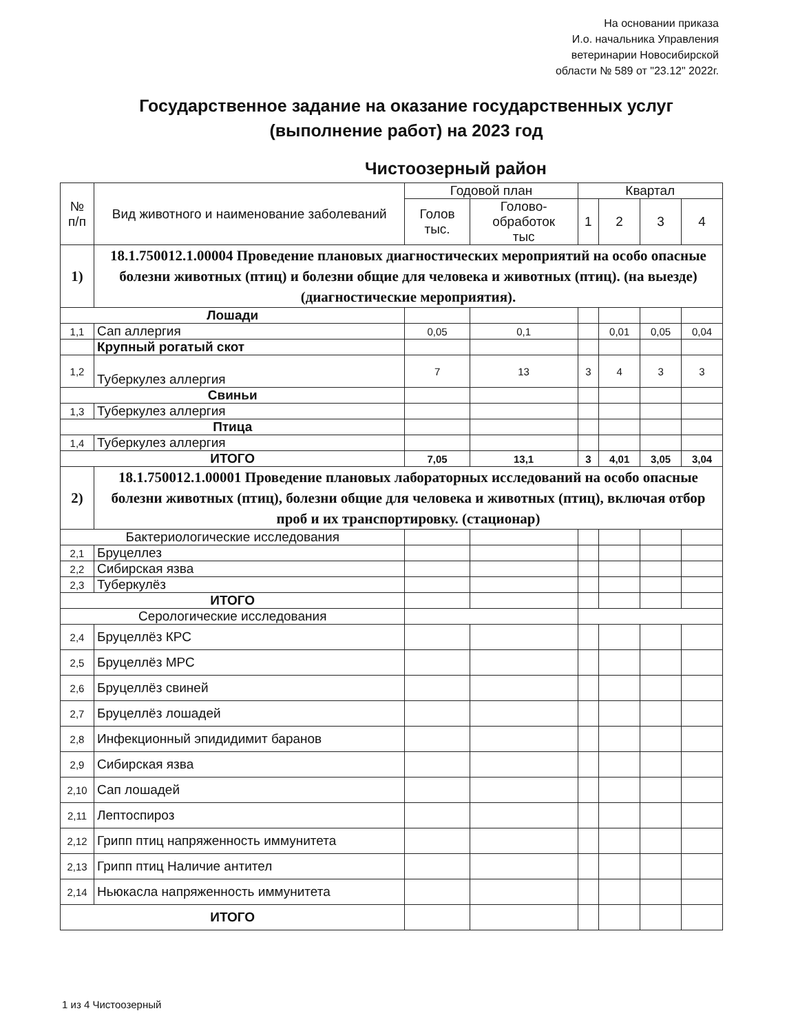На основании приказа
И.о. начальника Управления
ветеринарии Новосибирской
области № 589 от "23.12" 2022г.
Государственное задание на оказание государственных услуг (выполнение работ) на 2023 год
Чистоозерный район
| № п/п | Вид животного и наименование заболеваний | Годовой план | | Квартал | | | |
| --- | --- | --- | --- | --- | --- | --- | --- |
| | | Голов тыс. | Голово- обработок тыс | 1 | 2 | 3 | 4 |
| 1) | 18.1.750012.1.00004 Проведение плановых диагностических мероприятий на особо опасные болезни животных (птиц) и болезни общие для человека и животных (птиц). (на выезде) (диагностические мероприятия). | | | | | | |
| Лошади | | | | | | | |
| 1,1 | Сап аллергия | 0,05 | 0,1 | | 0,01 | 0,05 | 0,04 |
| | Крупный рогатый скот | | | | | | |
| 1,2 | Туберкулез аллергия | 7 | 13 | 3 | 4 | 3 | 3 |
| Свиньи | | | | | | | |
| 1,3 | Туберкулез аллергия | | | | | | |
| Птица | | | | | | | |
| 1,4 | Туберкулез аллергия | | | | | | |
| ИТОГО | | 7,05 | 13,1 | 3 | 4,01 | 3,05 | 3,04 |
| 2) | 18.1.750012.1.00001 Проведение плановых лабораторных исследований на особо опасные болезни животных (птиц), болезни общие для человека и животных (птиц), включая отбор проб и их транспортировку. (стационар) | | | | | | |
| Бактериологические исследования | | | | | | | |
| 2,1 | Бруцеллез | | | | | | |
| 2,2 | Сибирская язва | | | | | | |
| 2,3 | Туберкулёз | | | | | | |
| ИТОГО | | | | | | | |
| Серологические исследования | | | | | | | |
| 2,4 | Бруцеллёз КРС | | | | | | |
| 2,5 | Бруцеллёз МРС | | | | | | |
| 2,6 | Бруцеллёз свиней | | | | | | |
| 2,7 | Бруцеллёз лошадей | | | | | | |
| 2,8 | Инфекционный эпидидимит баранов | | | | | | |
| 2,9 | Сибирская язва | | | | | | |
| 2,10 | Сап лошадей | | | | | | |
| 2,11 | Лептоспироз | | | | | | |
| 2,12 | Грипп птиц напряженность иммунитета | | | | | | |
| 2,13 | Грипп птиц Наличие антител | | | | | | |
| 2,14 | Ньюкасла напряженность иммунитета | | | | | | |
| ИТОГО | | | | | | | |
1 из 4 Чистоозерный